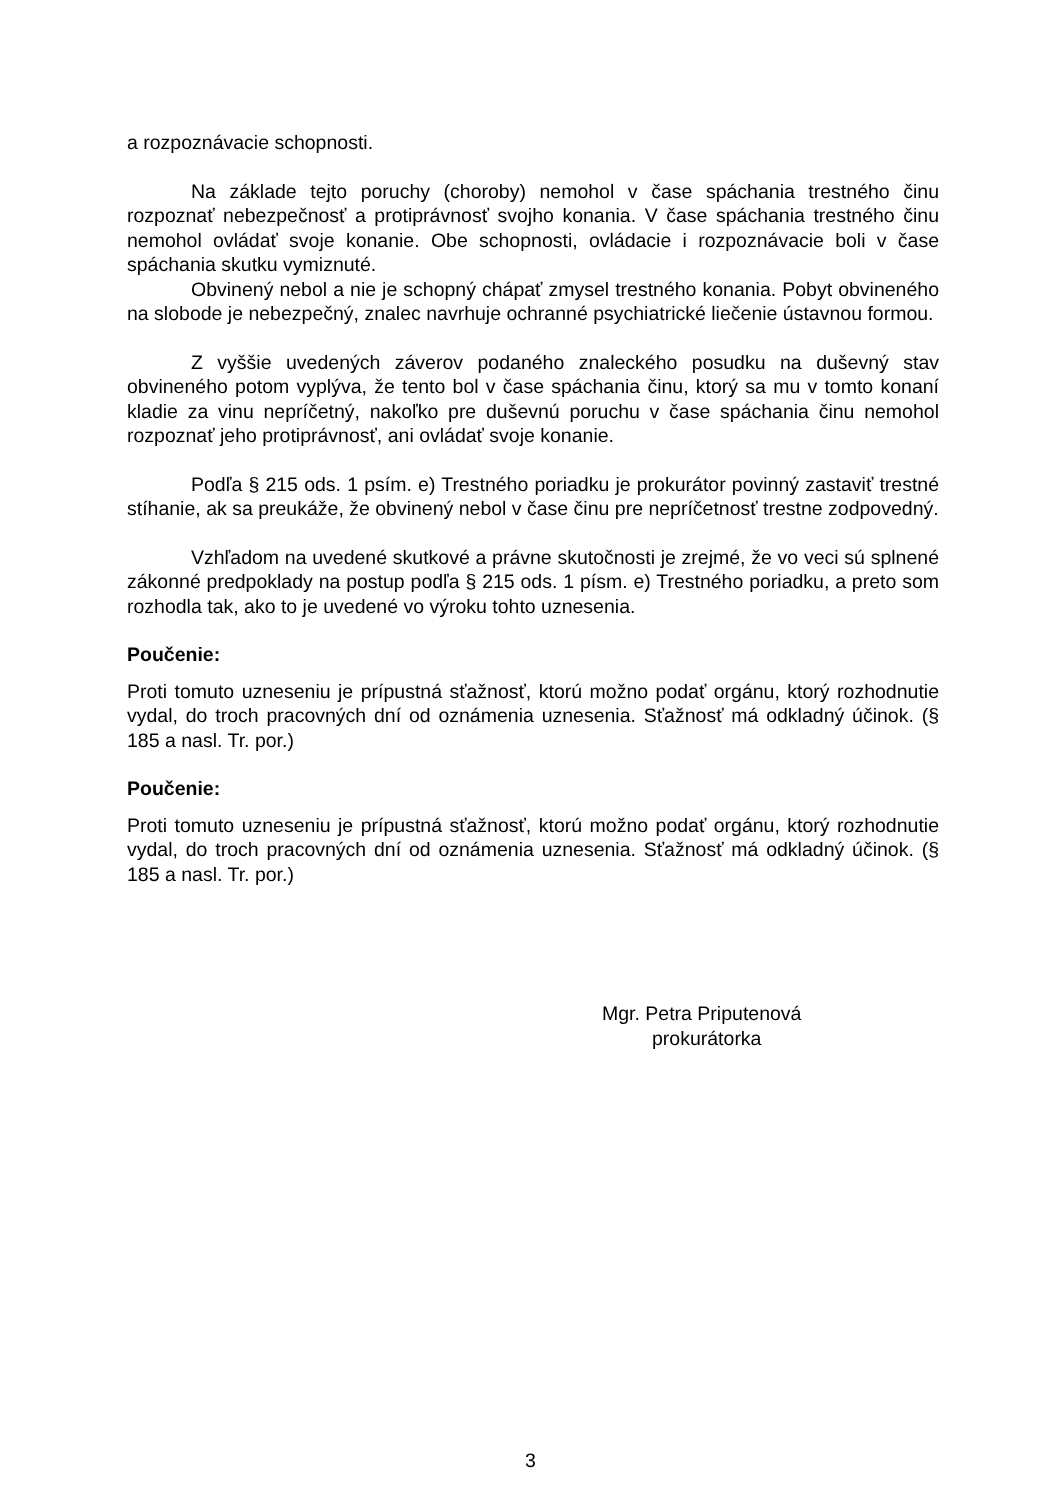a rozpoznávacie schopnosti.
Na základe tejto poruchy (choroby) nemohol v čase spáchania trestného činu rozpoznať nebezpečnosť a protiprávnosť svojho konania. V čase spáchania trestného činu nemohol ovládať svoje konanie. Obe schopnosti, ovládacie i rozpoznávacie boli v čase spáchania skutku vymiznuté.
Obvinený nebol a nie je schopný chápať zmysel trestného konania. Pobyt obvineného na slobode je nebezpečný, znalec navrhuje ochranné psychiatrické liečenie ústavnou formou.
Z vyššie uvedených záverov podaného znaleckého posudku na duševný stav obvineného potom vyplýva, že tento bol v čase spáchania činu, ktorý sa mu v tomto konaní kladie za vinu nepríčetný, nakoľko pre duševnú poruchu v čase spáchania činu nemohol rozpoznať jeho protiprávnosť, ani ovládať svoje konanie.
Podľa § 215 ods. 1 psím. e) Trestného poriadku je prokurátor povinný zastaviť trestné stíhanie, ak sa preukáže, že obvinený nebol v čase činu pre nepríčetnosť trestne zodpovedný.
Vzhľadom na uvedené skutkové a právne skutočnosti je zrejmé, že vo veci sú splnené zákonné predpoklady na postup podľa § 215 ods. 1 písm. e) Trestného poriadku, a preto som rozhodla tak, ako to je uvedené vo výroku tohto uznesenia.
Poučenie:
Proti tomuto uzneseniu je prípustná sťažnosť, ktorú možno podať orgánu, ktorý rozhodnutie vydal, do troch pracovných dní od oznámenia uznesenia. Sťažnosť má odkladný účinok. (§ 185 a nasl. Tr. por.)
Poučenie:
Proti tomuto uzneseniu je prípustná sťažnosť, ktorú možno podať orgánu, ktorý rozhodnutie vydal, do troch pracovných dní od oznámenia uznesenia. Sťažnosť má odkladný účinok. (§ 185 a nasl. Tr. por.)
Mgr. Petra Priputenová
prokurátorka
3